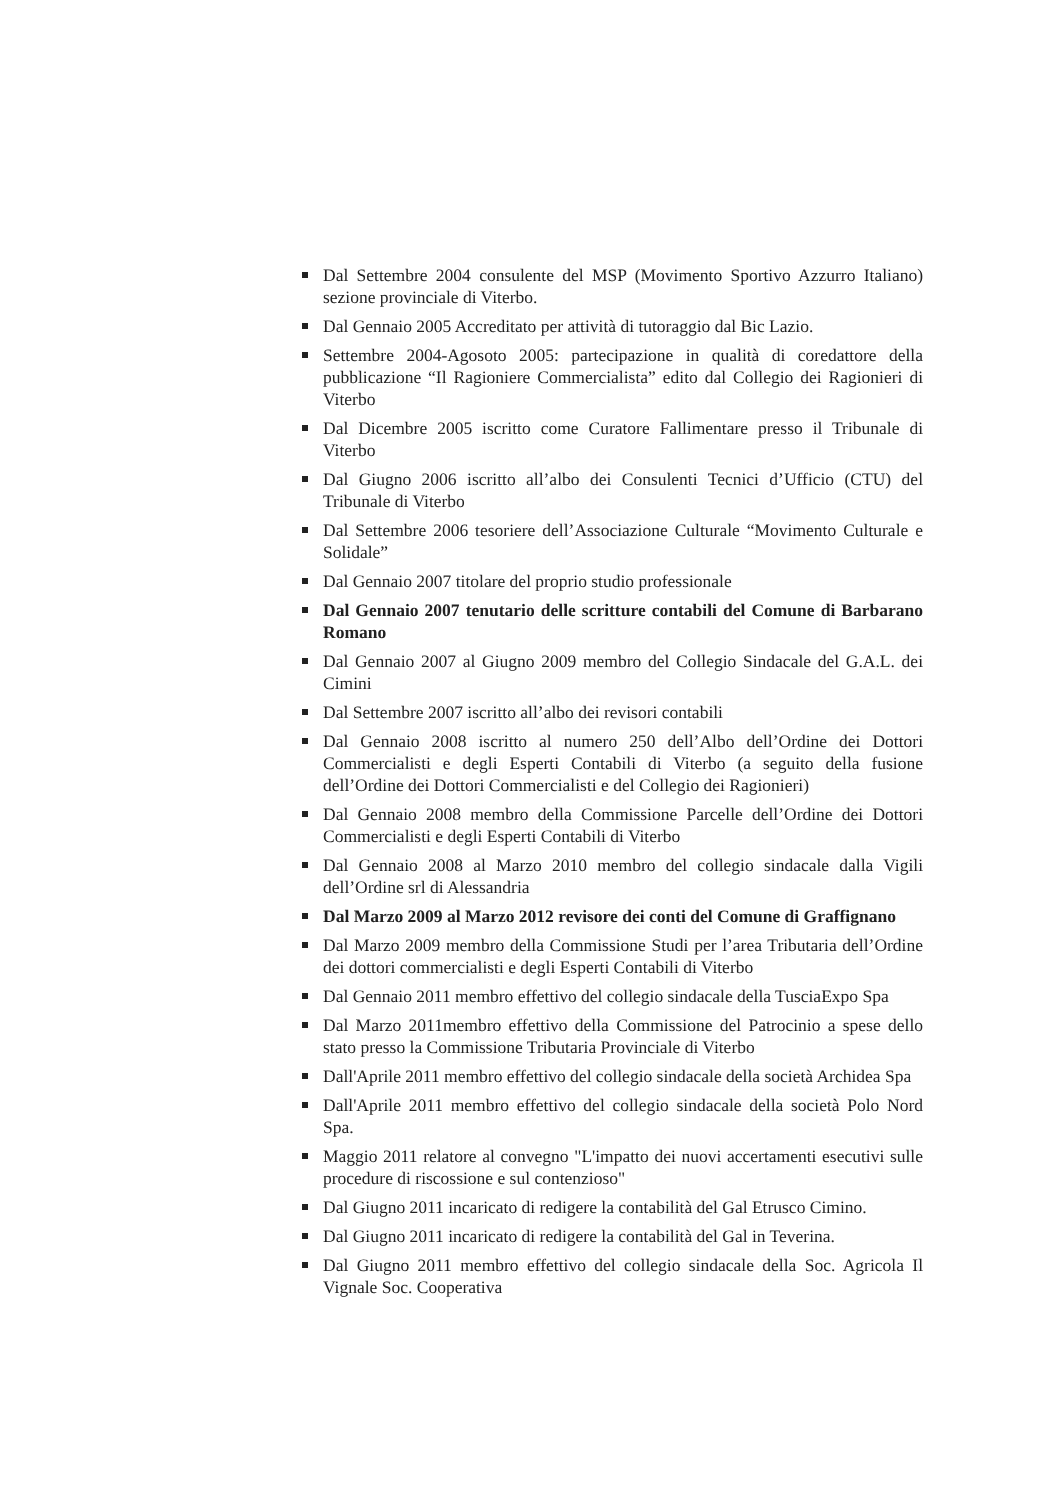Dal Settembre 2004 consulente del MSP (Movimento Sportivo Azzurro Italiano) sezione provinciale di Viterbo.
Dal Gennaio 2005 Accreditato per attività di tutoraggio dal Bic Lazio.
Settembre 2004-Agosoto 2005: partecipazione in qualità di coredattore della pubblicazione “Il Ragioniere Commercialista” edito dal Collegio dei Ragionieri di Viterbo
Dal Dicembre 2005 iscritto come Curatore Fallimentare presso il Tribunale di Viterbo
Dal Giugno 2006 iscritto all’albo dei Consulenti Tecnici d’Ufficio (CTU) del Tribunale di Viterbo
Dal Settembre 2006 tesoriere dell’Associazione Culturale “Movimento Culturale e Solidale”
Dal Gennaio 2007 titolare del proprio studio professionale
Dal Gennaio 2007 tenutario delle scritture contabili del Comune di Barbarano Romano
Dal Gennaio 2007 al Giugno 2009 membro del Collegio Sindacale del G.A.L. dei Cimini
Dal Settembre 2007 iscritto all’albo dei revisori contabili
Dal Gennaio 2008 iscritto al numero 250 dell’Albo dell’Ordine dei Dottori Commercialisti e degli Esperti Contabili di Viterbo (a seguito della fusione dell’Ordine dei Dottori Commercialisti e del Collegio dei Ragionieri)
Dal Gennaio 2008 membro della Commissione Parcelle dell’Ordine dei Dottori Commercialisti e degli Esperti Contabili di Viterbo
Dal Gennaio 2008 al Marzo 2010 membro del collegio sindacale dalla Vigili dell’Ordine srl di Alessandria
Dal Marzo 2009 al Marzo 2012 revisore dei conti del Comune di Graffignano
Dal Marzo 2009 membro della Commissione Studi per l’area Tributaria dell’Ordine dei dottori commercialisti e degli Esperti Contabili di Viterbo
Dal Gennaio 2011 membro effettivo del collegio sindacale della TusciaExpo Spa
Dal Marzo 2011membro effettivo della Commissione del Patrocinio a spese dello stato presso la Commissione Tributaria Provinciale di Viterbo
Dall'Aprile 2011 membro effettivo del collegio sindacale della società Archidea Spa
Dall'Aprile 2011 membro effettivo del collegio sindacale della società Polo Nord Spa.
Maggio 2011 relatore al convegno "L'impatto dei nuovi accertamenti esecutivi sulle procedure di riscossione e sul contenzioso"
Dal Giugno 2011 incaricato di redigere la contabilità del Gal Etrusco Cimino.
Dal Giugno 2011 incaricato di redigere la contabilità del Gal in Teverina.
Dal Giugno 2011 membro effettivo del collegio sindacale della Soc. Agricola Il Vignale Soc. Cooperativa